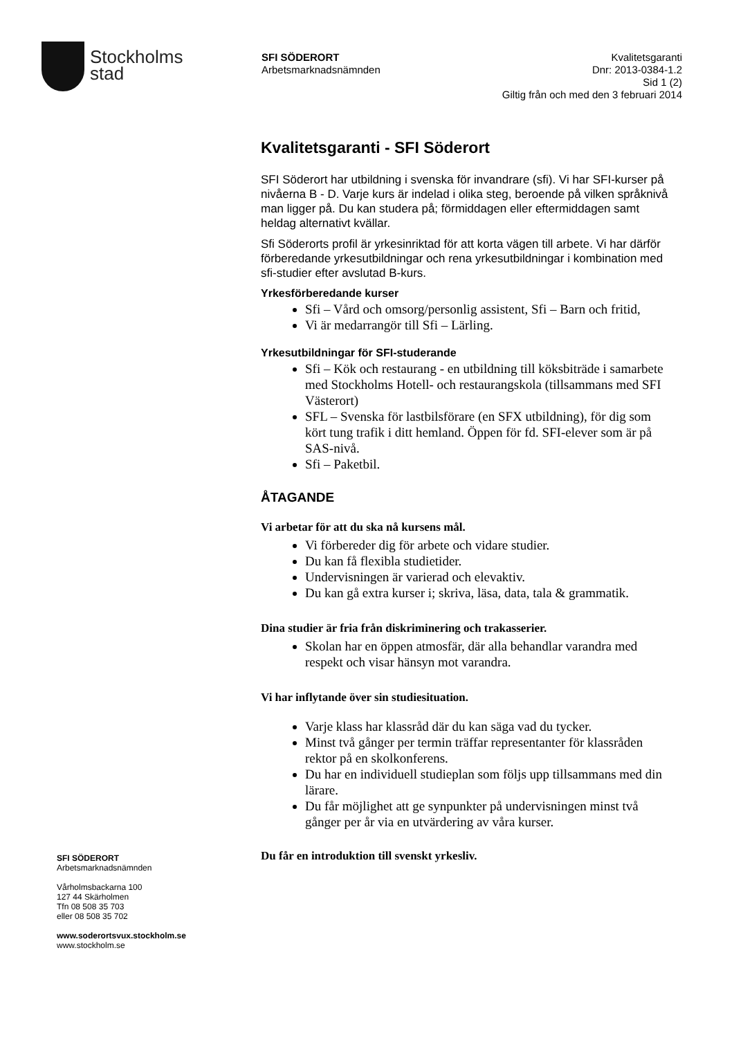Stockholms
stad
SFI SÖDERORT
Arbetsmarknadsnämnden
Kvalitetsgaranti
Dnr: 2013-0384-1.2
Sid 1 (2)
Giltig från och med den 3 februari 2014
Kvalitetsgaranti - SFI Söderort
SFI Söderort har utbildning i svenska för invandrare (sfi). Vi har SFI-kurser på nivåerna B - D. Varje kurs är indelad i olika steg, beroende på vilken språknivå man ligger på. Du kan studera på; förmiddagen eller eftermiddagen samt heldag alternativt kvällar.
Sfi Söderorts profil är yrkesinriktad för att korta vägen till arbete. Vi har därför förberedande yrkesutbildningar och rena yrkesutbildningar i kombination med sfi-studier efter avslutad B-kurs.
Yrkesförberedande kurser
Sfi – Vård och omsorg/personlig assistent, Sfi – Barn och fritid,
Vi är medarrangör till Sfi – Lärling.
Yrkesutbildningar för SFI-studerande
Sfi – Kök och restaurang - en utbildning till köksbiträde i samarbete med Stockholms Hotell- och restaurangskola (tillsammans med SFI Västerort)
SFL – Svenska för lastbilsförare (en SFX utbildning), för dig som kört tung trafik i ditt hemland. Öppen för fd. SFI-elever som är på SAS-nivå.
Sfi – Paketbil.
ÅTAGANDE
Vi arbetar för att du ska nå kursens mål.
Vi förbereder dig för arbete och vidare studier.
Du kan få flexibla studietider.
Undervisningen är varierad och elevaktiv.
Du kan gå extra kurser i; skriva, läsa, data, tala & grammatik.
Dina studier är fria från diskriminering och trakasserier.
Skolan har en öppen atmosfär, där alla behandlar varandra med respekt och visar hänsyn mot varandra.
Vi har inflytande över sin studiesituation.
Varje klass har klassråd där du kan säga vad du tycker.
Minst två gånger per termin träffar representanter för klassråden rektor på en skolkonferens.
Du har en individuell studieplan som följs upp tillsammans med din lärare.
Du får möjlighet att ge synpunkter på undervisningen minst två gånger per år via en utvärdering av våra kurser.
Du får en introduktion till svenskt yrkesliv.
SFI SÖDERORT
Arbetsmarknadsnämnden
Vårholmsbackarna 100
127 44 Skärholmen
Tfn 08 508 35 703
eller 08 508 35 702
www.soderortsvux.stockholm.se
www.stockholm.se